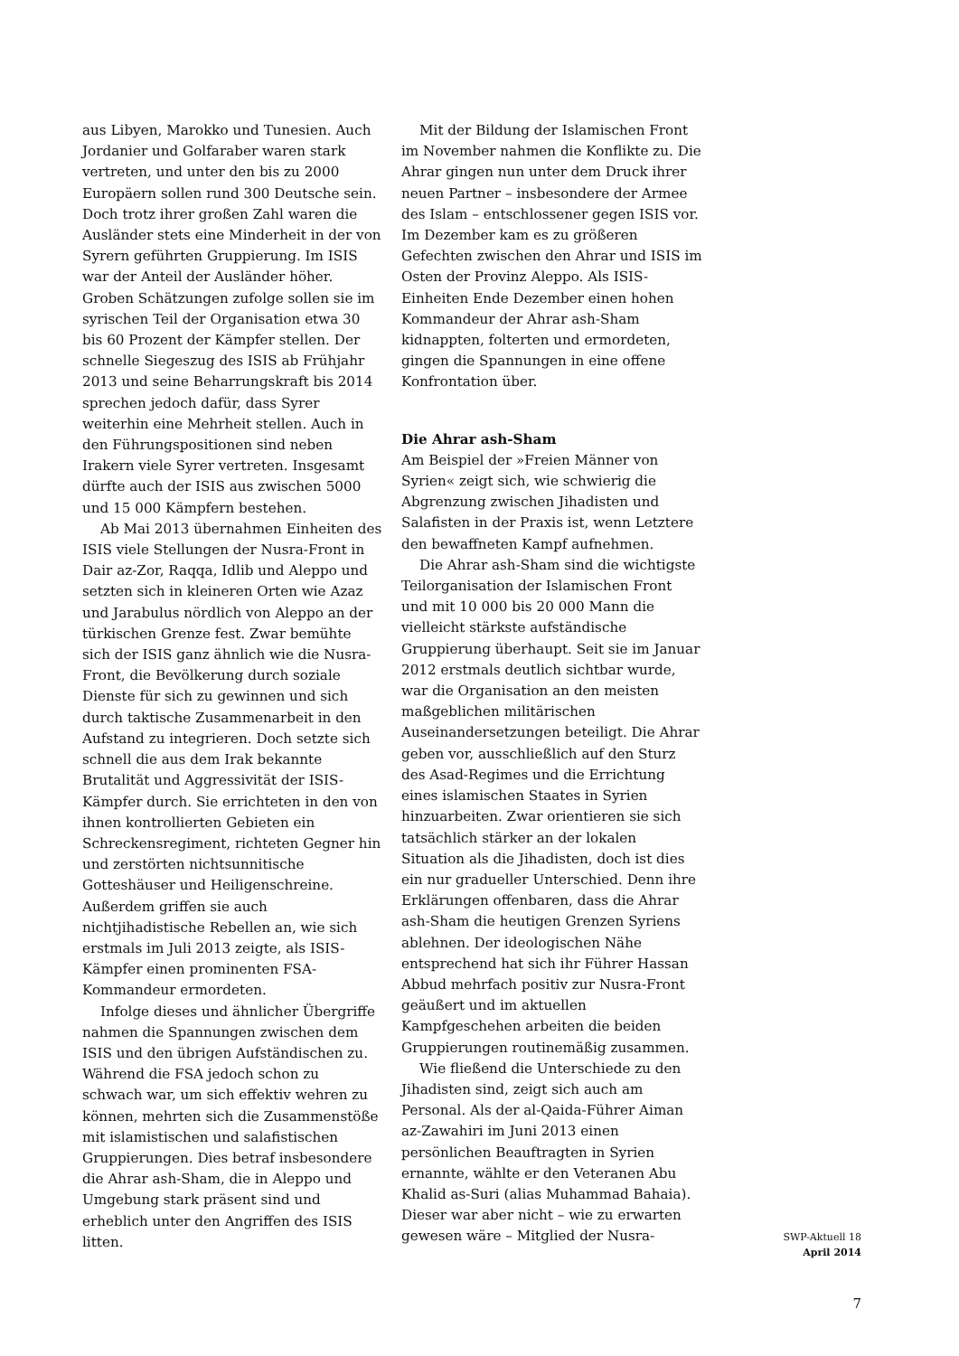aus Libyen, Marokko und Tunesien. Auch Jordanier und Golfaraber waren stark vertreten, und unter den bis zu 2000 Europäern sollen rund 300 Deutsche sein. Doch trotz ihrer großen Zahl waren die Ausländer stets eine Minderheit in der von Syrern geführten Gruppierung. Im ISIS war der Anteil der Ausländer höher. Groben Schätzungen zufolge sollen sie im syrischen Teil der Organisation etwa 30 bis 60 Prozent der Kämpfer stellen. Der schnelle Siegeszug des ISIS ab Frühjahr 2013 und seine Beharrungskraft bis 2014 sprechen jedoch dafür, dass Syrer weiterhin eine Mehrheit stellen. Auch in den Führungspositionen sind neben Irakern viele Syrer vertreten. Insgesamt dürfte auch der ISIS aus zwischen 5000 und 15 000 Kämpfern bestehen.
Ab Mai 2013 übernahmen Einheiten des ISIS viele Stellungen der Nusra-Front in Dair az-Zor, Raqqa, Idlib und Aleppo und setzten sich in kleineren Orten wie Azaz und Jarabulus nördlich von Aleppo an der türkischen Grenze fest. Zwar bemühte sich der ISIS ganz ähnlich wie die Nusra-Front, die Bevölkerung durch soziale Dienste für sich zu gewinnen und sich durch taktische Zusammenarbeit in den Aufstand zu integrieren. Doch setzte sich schnell die aus dem Irak bekannte Brutalität und Aggressivität der ISIS-Kämpfer durch. Sie errichteten in den von ihnen kontrollierten Gebieten ein Schreckensregiment, richteten Gegner hin und zerstörten nichtsunnitische Gotteshäuser und Heiligenschreine. Außerdem griffen sie auch nichtjihadistische Rebellen an, wie sich erstmals im Juli 2013 zeigte, als ISIS-Kämpfer einen prominenten FSA-Kommandeur ermordeten.
Infolge dieses und ähnlicher Übergriffe nahmen die Spannungen zwischen dem ISIS und den übrigen Aufständischen zu. Während die FSA jedoch schon zu schwach war, um sich effektiv wehren zu können, mehrten sich die Zusammenstöße mit islamistischen und salafistischen Gruppierungen. Dies betraf insbesondere die Ahrar ash-Sham, die in Aleppo und Umgebung stark präsent sind und erheblich unter den Angriffen des ISIS litten.
Mit der Bildung der Islamischen Front im November nahmen die Konflikte zu. Die Ahrar gingen nun unter dem Druck ihrer neuen Partner – insbesondere der Armee des Islam – entschlossener gegen ISIS vor. Im Dezember kam es zu größeren Gefechten zwischen den Ahrar und ISIS im Osten der Provinz Aleppo. Als ISIS-Einheiten Ende Dezember einen hohen Kommandeur der Ahrar ash-Sham kidnappten, folterten und ermordeten, gingen die Spannungen in eine offene Konfrontation über.
Die Ahrar ash-Sham
Am Beispiel der »Freien Männer von Syrien« zeigt sich, wie schwierig die Abgrenzung zwischen Jihadisten und Salafisten in der Praxis ist, wenn Letztere den bewaffneten Kampf aufnehmen.
Die Ahrar ash-Sham sind die wichtigste Teilorganisation der Islamischen Front und mit 10 000 bis 20 000 Mann die vielleicht stärkste aufständische Gruppierung überhaupt. Seit sie im Januar 2012 erstmals deutlich sichtbar wurde, war die Organisation an den meisten maßgeblichen militärischen Auseinandersetzungen beteiligt. Die Ahrar geben vor, ausschließlich auf den Sturz des Asad-Regimes und die Errichtung eines islamischen Staates in Syrien hinzuarbeiten. Zwar orientieren sie sich tatsächlich stärker an der lokalen Situation als die Jihadisten, doch ist dies ein nur gradueller Unterschied. Denn ihre Erklärungen offenbaren, dass die Ahrar ash-Sham die heutigen Grenzen Syriens ablehnen. Der ideologischen Nähe entsprechend hat sich ihr Führer Hassan Abbud mehrfach positiv zur Nusra-Front geäußert und im aktuellen Kampfgeschehen arbeiten die beiden Gruppierungen routinemäßig zusammen.
Wie fließend die Unterschiede zu den Jihadisten sind, zeigt sich auch am Personal. Als der al-Qaida-Führer Aiman az-Zawahiri im Juni 2013 einen persönlichen Beauftragten in Syrien ernannte, wählte er den Veteranen Abu Khalid as-Suri (alias Muhammad Bahaia). Dieser war aber nicht – wie zu erwarten gewesen wäre – Mitglied der Nusra-
SWP-Aktuell 18
April 2014
7